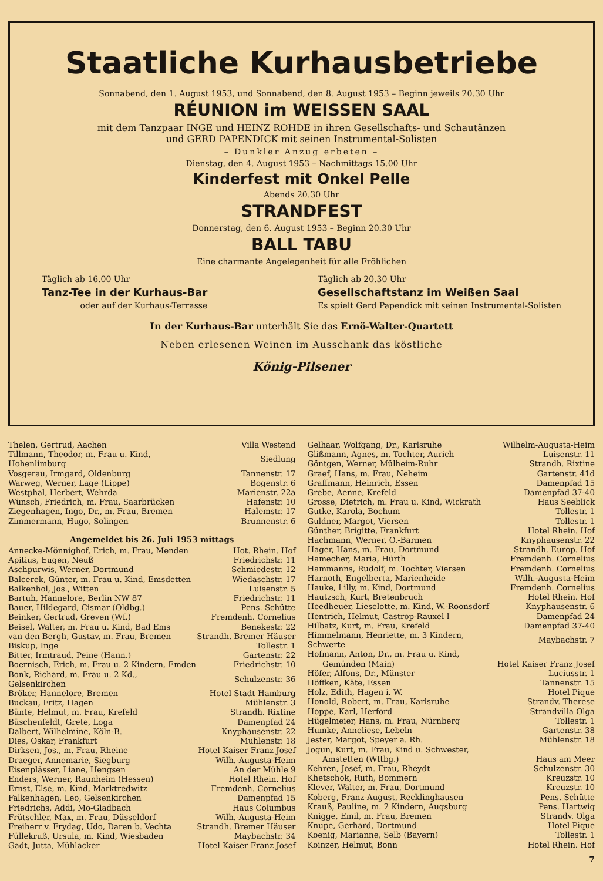Staatliche Kurhausbetriebe
Sonnabend, den 1. August 1953, und Sonnabend, den 8. August 1953 – Beginn jeweils 20.30 Uhr
RÉUNION im WEISSEN SAAL
mit dem Tanzpaar INGE und HEINZ ROHDE in ihren Gesellschafts- und Schautänzen
und GERD PAPENDICK mit seinen Instrumental-Solisten
– Dunkler Anzug erbeten –
Dienstag, den 4. August 1953 – Nachmittags 15.00 Uhr
Kinderfest mit Onkel Pelle
Abends 20.30 Uhr
STRANDFEST
Donnerstag, den 6. August 1953 – Beginn 20.30 Uhr
BALL TABU
Eine charmante Angelegenheit für alle Fröhlichen
Täglich ab 16.00 Uhr
Tanz-Tee in der Kurhaus-Bar
oder auf der Kurhaus-Terrasse
Täglich ab 20.30 Uhr
Gesellschaftstanz im Weißen Saal
Es spielt Gerd Papendick mit seinen Instrumental-Solisten
In der Kurhaus-Bar unterhält Sie das Ernö-Walter-Quartett
Neben erlesenen Weinen im Ausschank das köstliche
König-Pilsener
| Thelen, Gertrud, Aachen | Villa Westend |
| Tillmann, Theodor, m. Frau u. Kind, Hohenlimburg | Siedlung |
| Vosgerau, Irmgard, Oldenburg | Tannenstr. 17 |
| Warweg, Werner, Lage (Lippe) | Bogenstr. 6 |
| Westphal, Herbert, Wehrda | Marienstr. 22a |
| Wünsch, Friedrich, m. Frau, Saarbrücken | Hafenstr. 10 |
| Ziegenhagen, Ingo, Dr., m. Frau, Bremen | Halemstr. 17 |
| Zimmermann, Hugo, Solingen | Brunnenstr. 6 |
| Angemeldet bis 26. Juli 1953 mittags | |
| Annecke-Mönnighof, Erich, m. Frau, Menden | Hot. Rhein. Hof |
| Apitius, Eugen, Neuß | Friedrichstr. 11 |
| Aschpurwis, Werner, Dortmund | Schmiedestr. 12 |
| Balcerek, Günter, m. Frau u. Kind, Emsdetten | Wiedaschstr. 17 |
| Balkenhol, Jos., Witten | Luisenstr. 5 |
| Bartuh, Hannelore, Berlin NW 87 | Friedrichstr. 11 |
| Bauer, Hildegard, Cismar (Oldbg.) | Pens. Schütte |
| Beinker, Gertrud, Greven (Wf.) | Fremdenh. Cornelius |
| Beisel, Walter, m. Frau u. Kind, Bad Ems | Benekestr. 22 |
| van den Bergh, Gustav, m. Frau, Bremen | Strandh. Bremer Häuser |
| Biskup, Inge | Tollestr. 1 |
| Bitter, Irmtraud, Peine (Hann.) | Gartenstr. 22 |
| Boernisch, Erich, m. Frau u. 2 Kindern, Emden | Friedrichstr. 10 |
| Bonk, Richard, m. Frau u. 2 Kd., Gelsenkirchen | Schulzenstr. 36 |
| Bröker, Hannelore, Bremen | Hotel Stadt Hamburg |
| Buckau, Fritz, Hagen | Mühlenstr. 3 |
| Bünte, Helmut, m. Frau, Krefeld | Strandh. Rixtine |
| Büschenfeldt, Grete, Loga | Damenpfad 24 |
| Dalbert, Wilhelmine, Köln-B. | Knyphausenstr. 22 |
| Dies, Oskar, Frankfurt | Mühlenstr. 18 |
| Dirksen, Jos., m. Frau, Rheine | Hotel Kaiser Franz Josef |
| Draeger, Annemarie, Siegburg | Wilh.-Augusta-Heim |
| Eisenplässer, Liane, Hengsen | An der Mühle 9 |
| Enders, Werner, Raunheim (Hessen) | Hotel Rhein. Hof |
| Ernst, Else, m. Kind, Marktredwitz | Fremdenh. Cornelius |
| Falkenhagen, Leo, Gelsenkirchen | Damenpfad 15 |
| Friedrichs, Addi, Mö-Gladbach | Haus Columbus |
| Frütschler, Max, m. Frau, Düsseldorf | Wilh.-Augusta-Heim |
| Freiherr v. Frydag, Udo, Daren b. Vechta | Strandh. Bremer Häuser |
| Füllekruß, Ursula, m. Kind, Wiesbaden | Maybachstr. 34 |
| Gadt, Jutta, Mühlacker | Hotel Kaiser Franz Josef |
| Gelhaar, Wolfgang, Dr., Karlsruhe | Wilhelm-Augusta-Heim |
| Glißmann, Agnes, m. Tochter, Aurich | Luisenstr. 11 |
| Göntgen, Werner, Mülheim-Ruhr | Strandh. Rixtine |
| Graef, Hans, m. Frau, Neheim | Gartenstr. 41d |
| Graffmann, Heinrich, Essen | Damenpfad 15 |
| Grebe, Aenne, Krefeld | Damenpfad 37-40 |
| Grosse, Dietrich, m. Frau u. Kind, Wickrath | Haus Seeblick |
| Gutke, Karola, Bochum | Tollestr. 1 |
| Guldner, Margot, Viersen | Tollestr. 1 |
| Günther, Brigitte, Frankfurt | Hotel Rhein. Hof |
| Hachmann, Werner, O.-Barmen | Knyphausenstr. 22 |
| Hager, Hans, m. Frau, Dortmund | Strandh. Europ. Hof |
| Hamecher, Maria, Hürth | Fremdenh. Cornelius |
| Hammanns, Rudolf, m. Tochter, Viersen | Fremdenh. Cornelius |
| Harnoth, Engelberta, Marienheide | Wilh.-Augusta-Heim |
| Hauke, Lilly, m. Kind, Dortmund | Fremdenh. Cornelius |
| Hautzsch, Kurt, Bretenbruch | Hotel Rhein. Hof |
| Heedheuer, Lieselotte, m. Kind, W.-Roonsdorf | Knyphausenstr. 6 |
| Hentrich, Helmut, Castrop-Rauxel I | Damenpfad 24 |
| Hilbatz, Kurt, m. Frau, Krefeld | Damenpfad 37-40 |
| Himmelmann, Henriette, m. 3 Kindern, Schwerte | Maybachstr. 7 |
| Hofmann, Anton, Dr., m. Frau u. Kind, Gemünden (Main) | Hotel Kaiser Franz Josef |
| Höfer, Alfons, Dr., Münster | Luciusstr. 1 |
| Höffken, Käte, Essen | Tannenstr. 15 |
| Holz, Edith, Hagen i. W. | Hotel Pique |
| Honold, Robert, m. Frau, Karlsruhe | Strandv. Therese |
| Hoppe, Karl, Herford | Strandvilla Olga |
| Hügelmeier, Hans, m. Frau, Nürnberg | Tollestr. 1 |
| Humke, Anneliese, Lebeln | Gartenstr. 38 |
| Jester, Margot, Speyer a. Rh. | Mühlenstr. 18 |
| Jogun, Kurt, m. Frau, Kind u. Schwester, Amstetten (Wttbg.) | Haus am Meer |
| Kehren, Josef, m. Frau, Rheydt | Schulzenstr. 30 |
| Khetschok, Ruth, Bommern | Kreuzstr. 10 |
| Klever, Walter, m. Frau, Dortmund | Kreuzstr. 10 |
| Koberg, Franz-August, Recklinghausen | Pens. Schütte |
| Krauß, Pauline, m. 2 Kindern, Augsburg | Pens. Hartwig |
| Knigge, Emil, m. Frau, Bremen | Strandv. Olga |
| Knupe, Gerhard, Dortmund | Hotel Pique |
| Koenig, Marianne, Selb (Bayern) | Tollestr. 1 |
| Koinzer, Helmut, Bonn | Hotel Rhein. Hof |
7